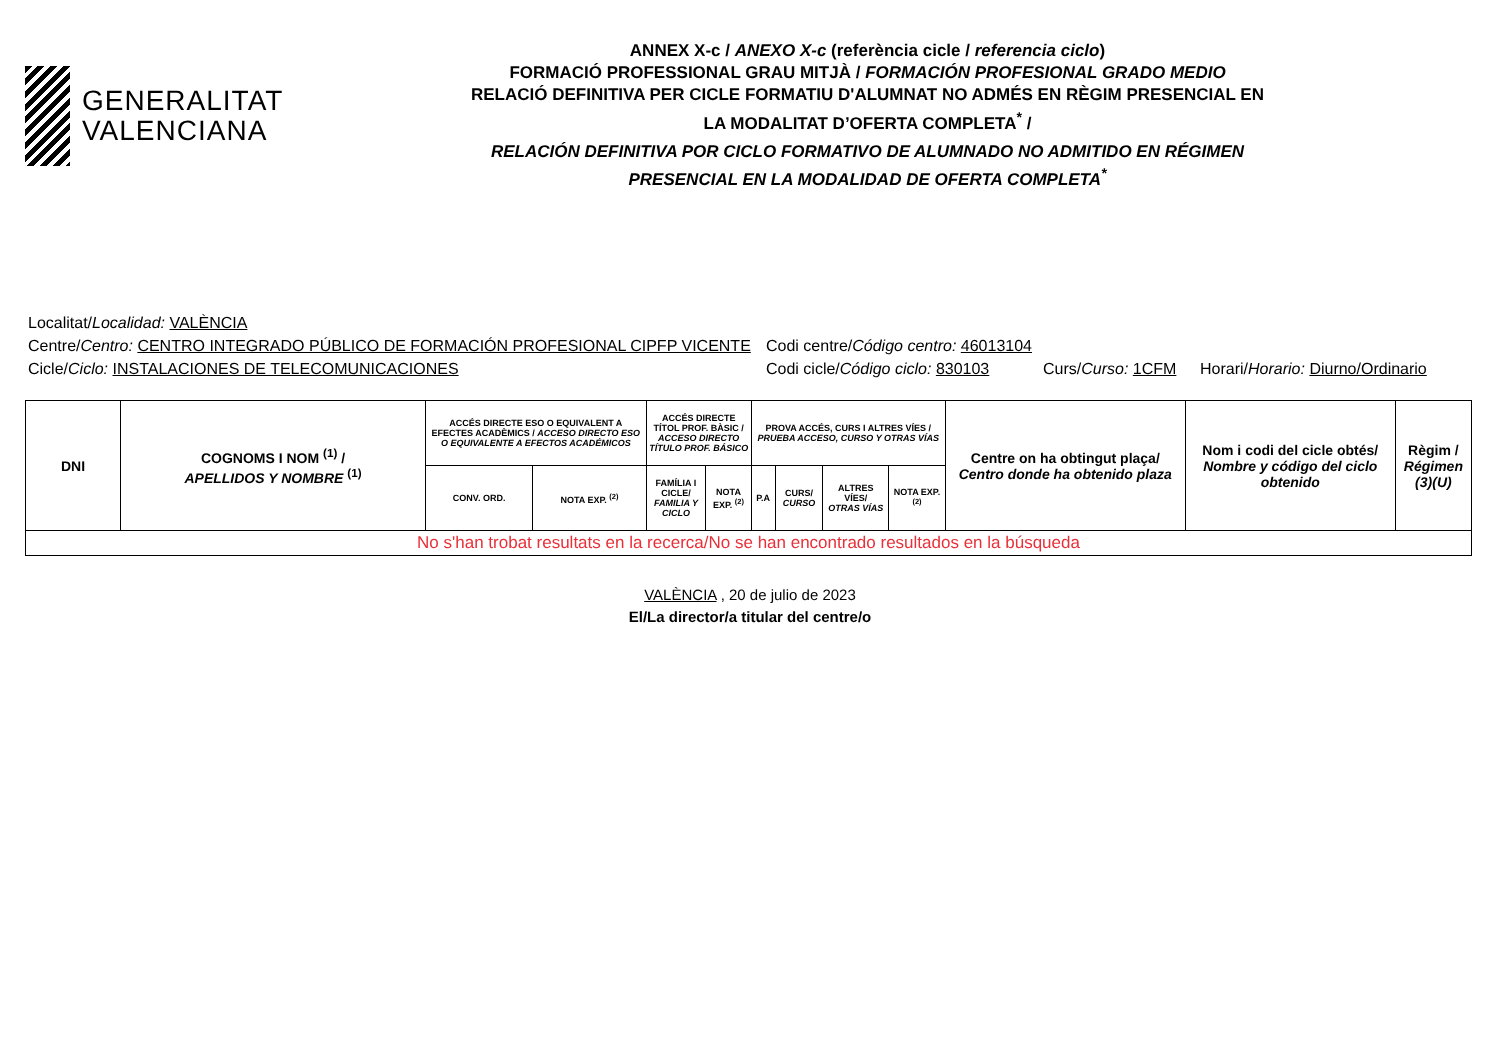GENERALITAT
VALENCIANA
ANNEX X-c / ANEXO X-c (referència cicle / referencia ciclo)
FORMACIÓ PROFESSIONAL GRAU MITJÀ / FORMACIÓN PROFESIONAL GRADO MEDIO
RELACIÓ DEFINITIVA PER CICLE FORMATIU D'ALUMNAT NO ADMÉS EN RÈGIM PRESENCIAL EN
LA MODALITAT D’OFERTA COMPLETA<sup>*</sup> /
RELACIÓN DEFINITIVA POR CICLO FORMATIVO DE ALUMNADO NO ADMITIDO EN RÉGIMEN
PRESENCIAL EN LA MODALIDAD DE OFERTA COMPLETA<sup>*</sup>
Localitat/ Localidad: VALÈNCIA
Centre/Centro: CENTRO INTEGRADO PÚBLICO DE FORMACIÓN PROFESIONAL CIPFP VICENTE Codi centre/Código centro: 46013104
Cicle/Ciclo: INSTALACIONES DE TELECOMUNICACIONES Codi cicle/Código ciclo: 830103 Curs/Curso: 1CFM Horari/Horario: Diurno/Ordinario
| DNI | COGNOMS I NOM <sup>(1)</sup> / APELLIDOS Y NOMBRE <sup>(1)</sup> | ACCÉS DIRECTE ESO O EQUIVALENT A EFECTES ACADÈMICS / ACCESO DIRECTO ESO O EQUIVALENTE A EFECTOS ACADÉMICOS | | ACCÉS DIRECTE TÍTOL PROF. BÀSIC / ACCESO DIRECTO TÍTULO PROF. BÁSICO | | PROVA ACCÉS, CURS I ALTRES VÍES / PRUEBA ACCESO, CURSO Y OTRAS VÍAS | | | | Centre on ha obtingut plaça/ Centro donde ha obtenido plaza | Nom i codi del cicle obtés/ Nombre y código del ciclo obtenido | Règim / Régimen (3)(U) |
| --- | --- | --- | --- | --- | --- | --- | --- | --- | --- | --- | --- | --- |
| | | CONV. ORD. | NOTA EXP. <sup>(2)</sup> | FAMÍLIA I CICLE/ FAMILIA Y CICLO | NOTA EXP. <sup>(2)</sup> | P.A | CURS/ CURSO | ALTRES VÍES/ OTRAS VÍAS | NOTA EXP. <sup>(2)</sup> | | | |
| No s'han trobat resultats en la recerca/No se han encontrado resultados en la búsqueda | | | | | | | | | | | | |
VALÈNCIA , 20 de julio de 2023
El/La director/a titular del centre/o